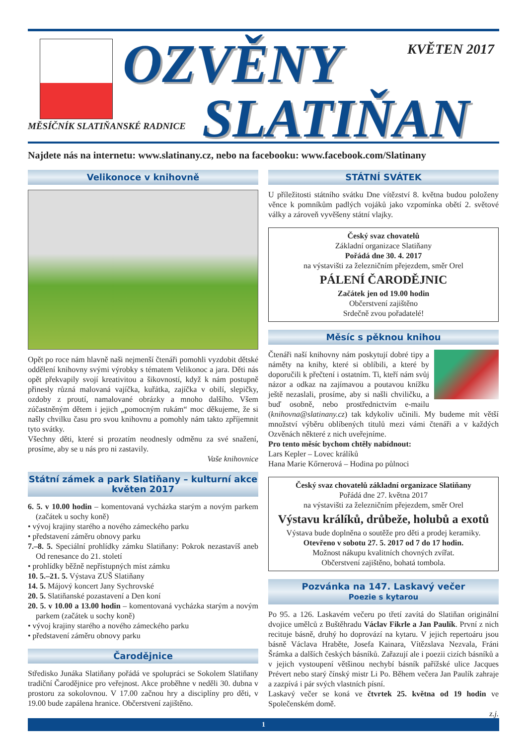OZVĚNY
SLATIŇAN
KVĚTEN 2017
MĚSÍČNÍK SLATIŇANSKÉ RADNICE
Najdete nás na internetu: www.slatinany.cz, nebo na facebooku: www.facebook.com/Slatinany
Velikonoce v knihovně
Opět po roce nám hlavně naši nejmenší čtenáři pomohli vyzdobit dětské oddělení knihovny svými výrobky s tématem Velikonoc a jara. Děti nás opět překvapily svojí kreativitou a šikovností, když k nám postupně přinesly různá malovaná vajíčka, kuřátka, zajíčka v obilí, slepičky, ozdoby z proutí, namalované obrázky a mnoho dalšího. Všem zúčastněným dětem i jejich „pomocným rukám“ moc děkujeme, že si našly chvilku času pro svou knihovnu a pomohly nám takto zpříjemnit tyto svátky.
Všechny děti, které si prozatím neodnesly odměnu za své snažení, prosíme, aby se u nás pro ni zastavily.
Vaše knihovnice
Státní zámek a park Slatiňany – kulturní akce
květen 2017
6. 5. v 10.00 hodin – komentovaná vycházka starým a novým parkem (začátek u sochy koně)
• vývoj krajiny starého a nového zámeckého parku
• představení záměru obnovy parku
7.–8. 5. Speciální prohlídky zámku Slatiňany: Pokrok nezastavíš aneb Od renesance do 21. století
• prohlídky běžně nepřístupných míst zámku
10. 5.–21. 5. Výstava ZUŠ Slatiňany
14. 5. Májový koncert Jany Sychrovské
20. 5. Slatiňanské pozastavení a Den koní
20. 5. v 10.00 a 13.00 hodin – komentovaná vycházka starým a novým parkem (začátek u sochy koně)
• vývoj krajiny starého a nového zámeckého parku
• představení záměru obnovy parku
Čarodějnice
Středisko Junáka Slatiňany pořádá ve spolupráci se Sokolem Slatiňany tradiční Čarodějnice pro veřejnost. Akce proběhne v neděli 30. dubna v prostoru za sokolovnou. V 17.00 začnou hry a disciplíny pro děti, v 19.00 bude zapálena hranice. Občerstvení zajištěno.
STÁTNÍ SVÁTEK
U příležitosti státního svátku Dne vítězství 8. května budou položeny věnce k pomníkům padlých vojáků jako vzpomínka obětí 2. světové války a zároveň vyvěšeny státní vlajky.
Český svaz chovatelů
Základní organizace Slatiňany
Pořádá dne 30. 4. 2017
na výstavišti za železničním přejezdem, směr Orel
PÁLENÍ ČARODĚJNIC
Začátek jen od 19.00 hodin
Občerstvení zajištěno
Srdečně zvou pořadatelé!
Měsíc s pěknou knihou
Čtenáři naší knihovny nám poskytují dobré tipy a náměty na knihy, které si oblíbili, a které by doporučili k přečtení i ostatním. Ti, kteří nám svůj názor a odkaz na zajímavou a poutavou knížku ještě nezaslali, prosíme, aby si našli chviličku, a buď osobně, nebo prostřednictvím e-mailu (knihovna@slatinany.cz) tak kdykoliv učinili. My budeme mít větší množství výběru oblíbených titulů mezi vámi čtenáři a v každých Ozvěnách některé z nich uveřejníme.
Pro tento měsíc bychom chtěly nabídnout:
Lars Kepler – Lovec králíků
Hana Marie Kőrnerová – Hodina po půlnoci
Český svaz chovatelů základní organizace Slatiňany
Pořádá dne 27. května 2017
na výstavišti za železničním přejezdem, směr Orel
Výstavu králíků, drůbeže, holubů a exotů
Výstava bude doplněna o soutěže pro děti a prodej keramiky.
Otevřeno v sobotu 27. 5. 2017 od 7 do 17 hodin.
Možnost nákupu kvalitních chovných zvířat.
Občerstvení zajištěno, bohatá tombola.
Pozvánka na 147. Laskavý večer
Poezie s kytarou
Po 95. a 126. Laskavém večeru po třetí zavítá do Slatiňan originální dvojice umělců z Buštěhradu Václav Fikrle a Jan Paulík. První z nich recituje básně, druhý ho doprovází na kytaru. V jejich repertoáru jsou básně Václava Hraběte, Josefa Kainara, Vítězslava Nezvala, Fráni Šrámka a dalších českých básníků. Zařazují ale i poezii cizích básníků a v jejich vystoupení většinou nechybí básník pařížské ulice Jacques Prévert nebo starý čínský mistr Li Po. Během večera Jan Paulík zahraje a zazpívá i pár svých vlastních písní.
Laskavý večer se koná ve čtvrtek 25. května od 19 hodin ve Společenském domě.
z.j.
1